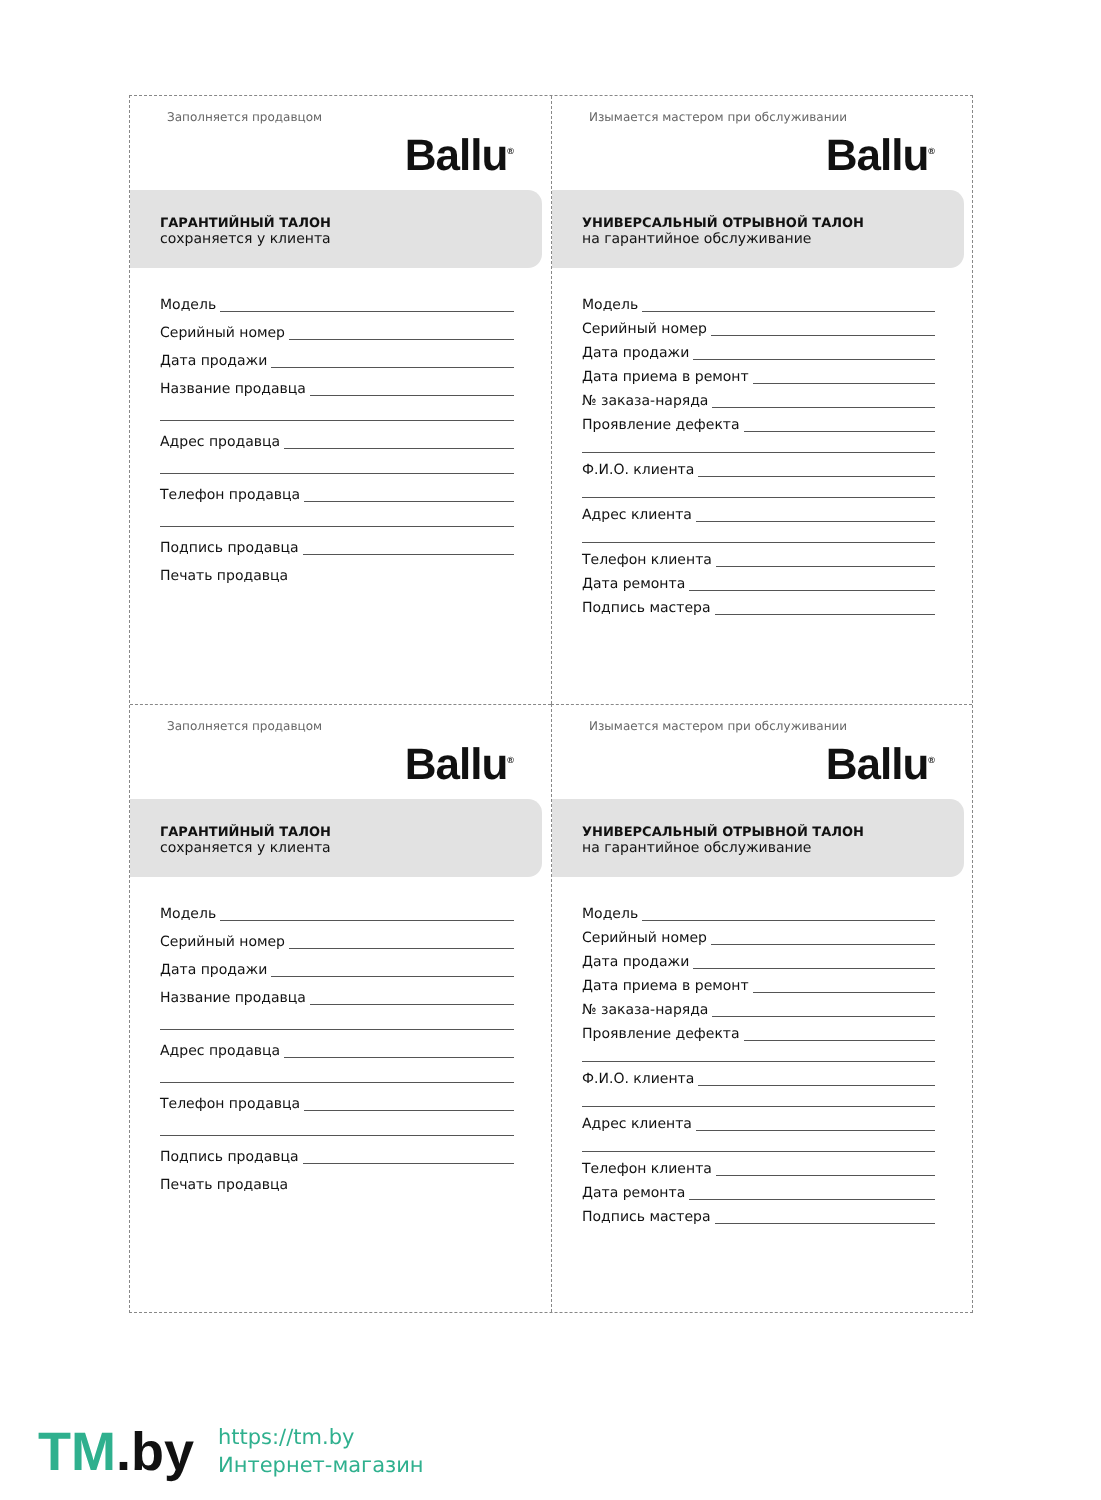Заполняется продавцом
Ballu<sup>®</sup>
ГАРАНТИЙНЫЙ ТАЛОН
сохраняется у клиента
Модель
Серийный номер
Дата продажи
Название продавца
Адрес продавца
Телефон продавца
Подпись продавца
Печать продавца
Изымается мастером при обслуживании
Ballu<sup>®</sup>
УНИВЕРСАЛЬНЫЙ ОТРЫВНОЙ ТАЛОН
на гарантийное обслуживание
Модель
Серийный номер
Дата продажи
Дата приема в ремонт
№ заказа-наряда
Проявление дефекта
Ф.И.О. клиента
Адрес клиента
Телефон клиента
Дата ремонта
Подпись мастера
Заполняется продавцом
Ballu<sup>®</sup>
ГАРАНТИЙНЫЙ ТАЛОН
сохраняется у клиента
Модель
Серийный номер
Дата продажи
Название продавца
Адрес продавца
Телефон продавца
Подпись продавца
Печать продавца
Изымается мастером при обслуживании
Ballu<sup>®</sup>
УНИВЕРСАЛЬНЫЙ ОТРЫВНОЙ ТАЛОН
на гарантийное обслуживание
Модель
Серийный номер
Дата продажи
Дата приема в ремонт
№ заказа-наряда
Проявление дефекта
Ф.И.О. клиента
Адрес клиента
Телефон клиента
Дата ремонта
Подпись мастера
TM.by
https://tm.by
Интернет-магазин